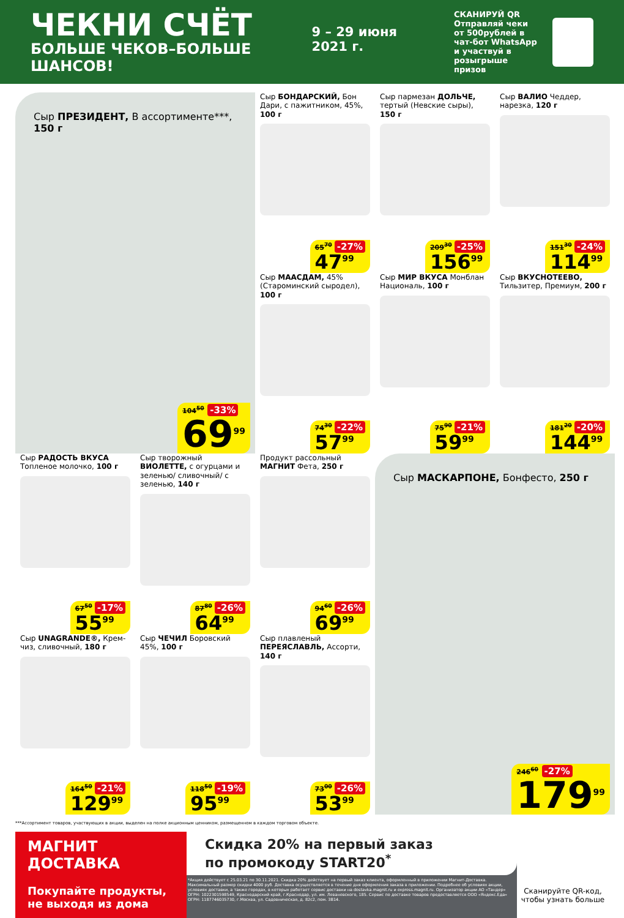ЧЕКНИ СЧЁТ
БОЛЬШЕ ЧЕКОВ–БОЛЬШЕ ШАНСОВ!
9 – 29 июня 2021 г.
СКАНИРУЙ QR
Отправляй чеки от 500рублей в чат-бот WhatsApp и участвуй в розыгрыше призов
Сыр ПРЕЗИДЕНТ, В ассортименте***, 150 г
104<sup>50</sup> -33%
69<sup>99</sup>
Сыр БОНДАРСКИЙ, Бон Дари, с пажитником, 45%, 100 г
65<sup>70</sup> -27%
47<sup>99</sup>
Сыр пармезан ДОЛЬЧЕ, тертый (Невские сыры), 150 г
209<sup>30</sup> -25%
156<sup>99</sup>
Сыр ВАЛИО Чеддер, нарезка, 120 г
151<sup>30</sup> -24%
114<sup>99</sup>
Сыр МААСДАМ, 45% (Староминский сыродел), 100 г
74<sup>30</sup> -22%
57<sup>99</sup>
Сыр МИР ВКУСА Монблан Националь, 100 г
75<sup>90</sup> -21%
59<sup>99</sup>
Сыр ВКУСНОТЕЕВО, Тильзитер, Премиум, 200 г
181<sup>20</sup> -20%
144<sup>99</sup>
Сыр РАДОСТЬ ВКУСА Топленое молочко, 100 г
67<sup>50</sup> -17%
55<sup>99</sup>
Сыр творожный ВИОЛЕТТЕ, с огурцами и зеленью/ сливочный/ с зеленью, 140 г
87<sup>80</sup> -26%
64<sup>99</sup>
Продукт рассольный МАГНИТ Фета, 250 г
94<sup>60</sup> -26%
69<sup>99</sup>
Сыр МАСКАРПОНЕ, Бонфесто, 250 г
246<sup>60</sup> -27%
179<sup>99</sup>
Сыр UNAGRANDE®, Крем-чиз, сливочный, 180 г
164<sup>50</sup> -21%
129<sup>99</sup>
Сыр ЧЕЧИЛ Боровский 45%, 100 г
118<sup>50</sup> -19%
95<sup>99</sup>
Сыр плавленый ПЕРЕЯСЛАВЛЬ, Ассорти, 140 г
73<sup>00</sup> -26%
53<sup>99</sup>
***Ассортимент товаров, участвующих в акции, выделен на полке акционным ценником, размещенном в каждом торговом объекте.
МАГНИТ
ДОСТАВКА
Покупайте продукты, не выходя из дома
Скидка 20% на первый заказ
по промокоду START20<sup>*</sup>
*Акция действует с 25.03.21 по 30.11.2021. Скидка 20% действует на первый заказ клиента, оформленный в приложении Магнит-Доставка. Максимальный размер скидки 4000 руб. Доставка осуществляется в течение дня оформления заказа в приложении. Подробнее об условиях акции, условиях доставки, а также городах, в которых работает сервис доставки на dostavka.magnit.ru и express.magnit.ru. Организатор акции АО «Тандер» ОГРН: 1022301598549, Краснодарский край, г.Краснодар, ул. им. Леваневского, 185. Сервис по доставке товаров предоставляется ООО «Яндекс.Еда» ОГРН: 1187746035730, г.Москва, ул. Садовническая, д. 82с2, пом. 3В14.
Сканируйте QR-код, чтобы узнать больше